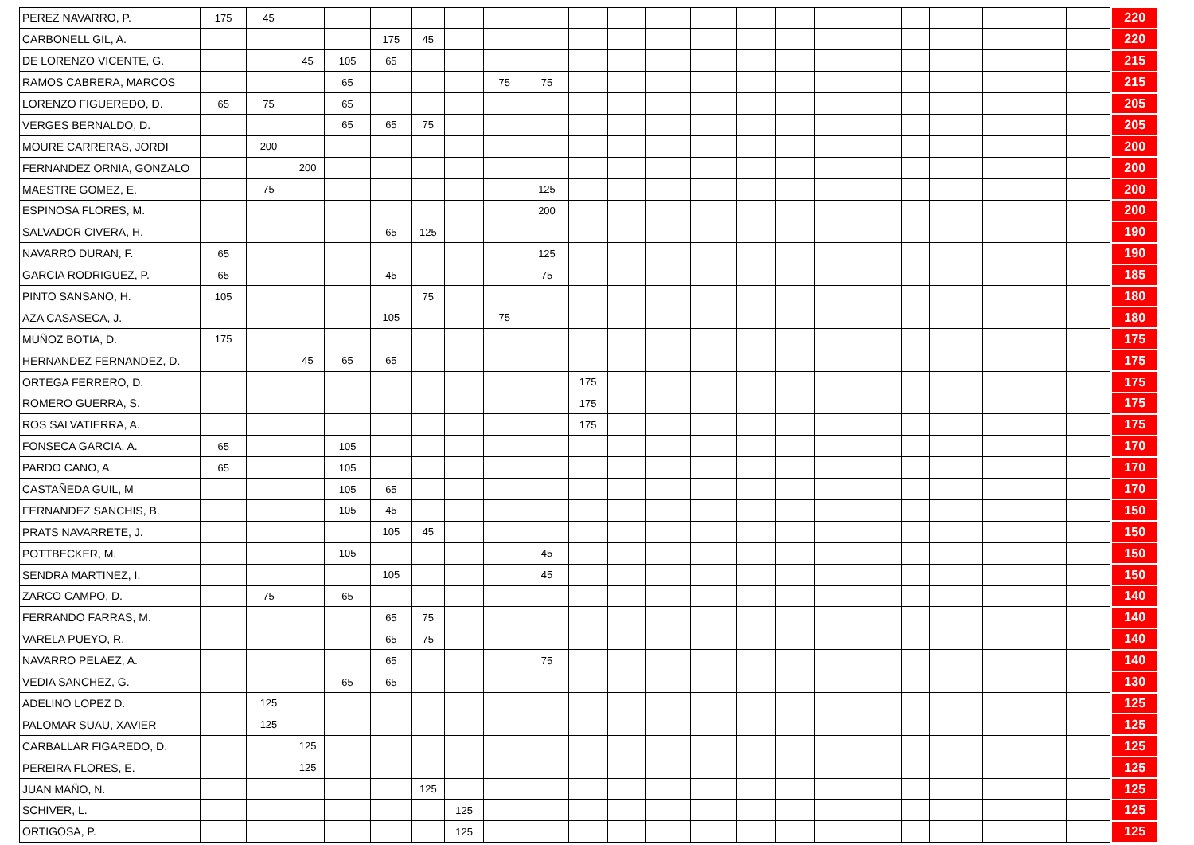| PEREZ NAVARRO, P. | 175 | 45 | | | | | | | | | | | | | | | | | | | | | 220 |
| CARBONELL GIL, A. | | | | | 175 | 45 | | | | | | | | | | | | | | | | | 220 |
| DE LORENZO VICENTE, G. | | | 45 | 105 | 65 | | | | | | | | | | | | | | | | | | 215 |
| RAMOS CABRERA, MARCOS | | | | 65 | | | | 75 | 75 | | | | | | | | | | | | | | 215 |
| LORENZO FIGUEREDO, D. | 65 | 75 | | 65 | | | | | | | | | | | | | | | | | | | 205 |
| VERGES BERNALDO, D. | | | | 65 | 65 | 75 | | | | | | | | | | | | | | | | | 205 |
| MOURE CARRERAS, JORDI | | 200 | | | | | | | | | | | | | | | | | | | | | 200 |
| FERNANDEZ ORNIA, GONZALO | | | 200 | | | | | | | | | | | | | | | | | | | | 200 |
| MAESTRE GOMEZ, E. | | 75 | | | | | | | 125 | | | | | | | | | | | | | | 200 |
| ESPINOSA FLORES, M. | | | | | | | | | 200 | | | | | | | | | | | | | | 200 |
| SALVADOR CIVERA, H. | | | | | 65 | 125 | | | | | | | | | | | | | | | | | 190 |
| NAVARRO DURAN, F. | 65 | | | | | | | | 125 | | | | | | | | | | | | | | 190 |
| GARCIA RODRIGUEZ, P. | 65 | | | | 45 | | | | 75 | | | | | | | | | | | | | | 185 |
| PINTO SANSANO, H. | 105 | | | | | 75 | | | | | | | | | | | | | | | | | 180 |
| AZA CASASECA, J. | | | | | 105 | | | 75 | | | | | | | | | | | | | | | 180 |
| MUÑOZ BOTIA, D. | 175 | | | | | | | | | | | | | | | | | | | | | | 175 |
| HERNANDEZ FERNANDEZ, D. | | | 45 | 65 | 65 | | | | | | | | | | | | | | | | | | 175 |
| ORTEGA FERRERO, D. | | | | | | | | | | 175 | | | | | | | | | | | | | 175 |
| ROMERO GUERRA, S. | | | | | | | | | | 175 | | | | | | | | | | | | | 175 |
| ROS SALVATIERRA, A. | | | | | | | | | | 175 | | | | | | | | | | | | | 175 |
| FONSECA GARCIA, A. | 65 | | | 105 | | | | | | | | | | | | | | | | | | | 170 |
| PARDO CANO, A. | 65 | | | 105 | | | | | | | | | | | | | | | | | | | 170 |
| CASTAÑEDA GUIL, M | | | | 105 | 65 | | | | | | | | | | | | | | | | | | 170 |
| FERNANDEZ SANCHIS, B. | | | | 105 | 45 | | | | | | | | | | | | | | | | | | 150 |
| PRATS NAVARRETE, J. | | | | | 105 | 45 | | | | | | | | | | | | | | | | | 150 |
| POTTBECKER, M. | | | | 105 | | | | | 45 | | | | | | | | | | | | | | 150 |
| SENDRA MARTINEZ, I. | | | | | 105 | | | | 45 | | | | | | | | | | | | | | 150 |
| ZARCO CAMPO, D. | | 75 | | 65 | | | | | | | | | | | | | | | | | | | 140 |
| FERRANDO FARRAS, M. | | | | | 65 | 75 | | | | | | | | | | | | | | | | | 140 |
| VARELA PUEYO, R. | | | | | 65 | 75 | | | | | | | | | | | | | | | | | 140 |
| NAVARRO PELAEZ, A. | | | | | 65 | | | | 75 | | | | | | | | | | | | | | 140 |
| VEDIA SANCHEZ, G. | | | | 65 | 65 | | | | | | | | | | | | | | | | | | 130 |
| ADELINO LOPEZ D. | | 125 | | | | | | | | | | | | | | | | | | | | | 125 |
| PALOMAR SUAU, XAVIER | | 125 | | | | | | | | | | | | | | | | | | | | | 125 |
| CARBALLAR FIGAREDO, D. | | | 125 | | | | | | | | | | | | | | | | | | | | 125 |
| PEREIRA FLORES, E. | | | 125 | | | | | | | | | | | | | | | | | | | | 125 |
| JUAN MAÑO, N. | | | | | | 125 | | | | | | | | | | | | | | | | | 125 |
| SCHIVER, L. | | | | | | | 125 | | | | | | | | | | | | | | | | 125 |
| ORTIGOSA, P. | | | | | | | 125 | | | | | | | | | | | | | | | | 125 |